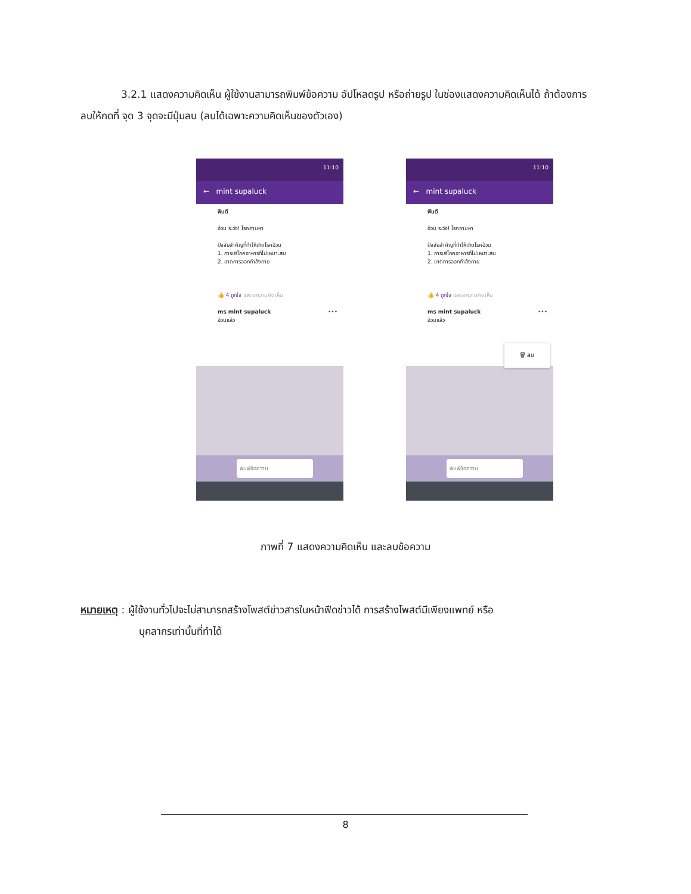3.2.1 แสดงความคิดเห็น ผู้ใช้งานสามารถพิมพ์ข้อความ อัปโหลดรูป หรือถ่ายรูป ในช่องแสดงความคิดเห็นได้ ถ้าต้องการลบให้กดที่ จุด 3 จุดจะมีปุ่มลบ (ลบได้เฉพาะความคิดเห็นของตัวเอง)
11:10
← mint supaluck
ฟันดี
อ้วน ระวัง! โรคถามหา
ปัจจัยสำคัญที่ทำให้เกิดโรคอ้วน
1. การบริโภคอาหารที่ไม่เหมาะสม
2. ขาดการออกกำลังกาย
👍 4 ถูกใจ แสดงความคิดเห็น
ms mint supaluck •••
อ้วนแล้ว
พิมพ์ข้อความ
11:10
← mint supaluck
ฟันดี
อ้วน ระวัง! โรคถามหา
ปัจจัยสำคัญที่ทำให้เกิดโรคอ้วน
1. การบริโภคอาหารที่ไม่เหมาะสม
2. ขาดการออกกำลังกาย
👍 4 ถูกใจ แสดงความคิดเห็น
ms mint supaluck •••
อ้วนแล้ว
🗑 ลบ
พิมพ์ข้อความ
ภาพที่ 7 แสดงความคิดเห็น และลบข้อความ
หมายเหตุ : ผู้ใช้งานทั่วไปจะไม่สามารถสร้างโพสต์ข่าวสารในหน้าฟีดข่าวได้ การสร้างโพสต์มีเพียงแพทย์ หรือ
บุคลากรเท่านั้นที่ทำได้
8